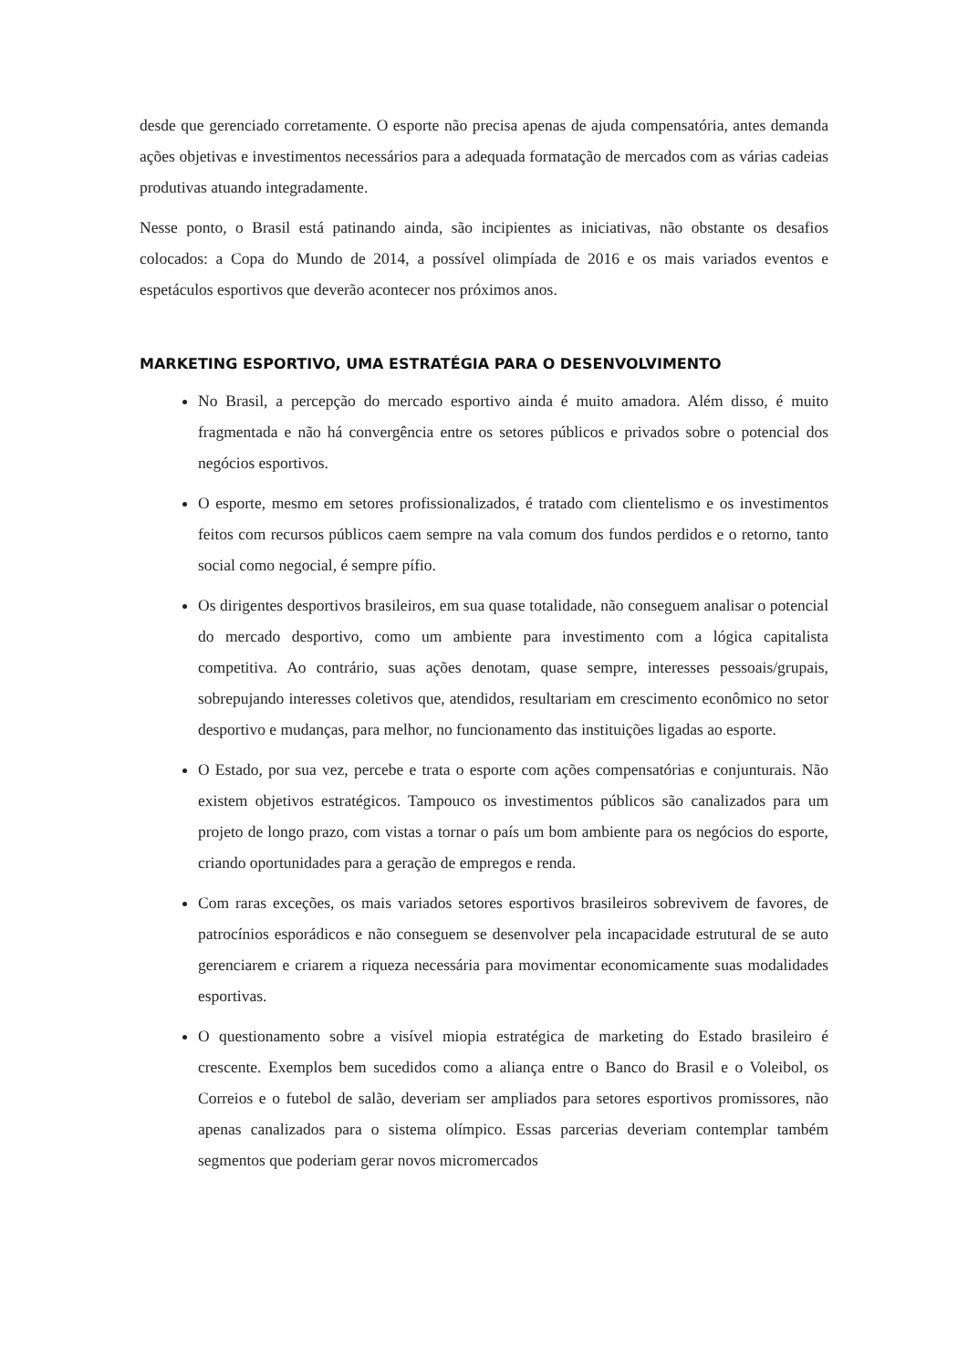desde que gerenciado corretamente. O esporte não precisa apenas de ajuda compensatória, antes demanda ações objetivas e investimentos necessários para a adequada formatação de mercados com as várias cadeias produtivas atuando integradamente.
Nesse ponto, o Brasil está patinando ainda, são incipientes as iniciativas, não obstante os desafios colocados: a Copa do Mundo de 2014, a possível olimpíada de 2016 e os mais variados eventos e espetáculos esportivos que deverão acontecer nos próximos anos.
MARKETING ESPORTIVO, UMA ESTRATÉGIA PARA O DESENVOLVIMENTO
No Brasil, a percepção do mercado esportivo ainda é muito amadora. Além disso, é muito fragmentada e não há convergência entre os setores públicos e privados sobre o potencial dos negócios esportivos.
O esporte, mesmo em setores profissionalizados, é tratado com clientelismo e os investimentos feitos com recursos públicos caem sempre na vala comum dos fundos perdidos e o retorno, tanto social como negocial, é sempre pífio.
Os dirigentes desportivos brasileiros, em sua quase totalidade, não conseguem analisar o potencial do mercado desportivo, como um ambiente para investimento com a lógica capitalista competitiva. Ao contrário, suas ações denotam, quase sempre, interesses pessoais/grupais, sobrepujando interesses coletivos que, atendidos, resultariam em crescimento econômico no setor desportivo e mudanças, para melhor, no funcionamento das instituições ligadas ao esporte.
O Estado, por sua vez, percebe e trata o esporte com ações compensatórias e conjunturais. Não existem objetivos estratégicos. Tampouco os investimentos públicos são canalizados para um projeto de longo prazo, com vistas a tornar o país um bom ambiente para os negócios do esporte, criando oportunidades para a geração de empregos e renda.
Com raras exceções, os mais variados setores esportivos brasileiros sobrevivem de favores, de patrocínios esporádicos e não conseguem se desenvolver pela incapacidade estrutural de se auto gerenciarem e criarem a riqueza necessária para movimentar economicamente suas modalidades esportivas.
O questionamento sobre a visível miopia estratégica de marketing do Estado brasileiro é crescente. Exemplos bem sucedidos como a aliança entre o Banco do Brasil e o Voleibol, os Correios e o futebol de salão, deveriam ser ampliados para setores esportivos promissores, não apenas canalizados para o sistema olímpico. Essas parcerias deveriam contemplar também segmentos que poderiam gerar novos micromercados